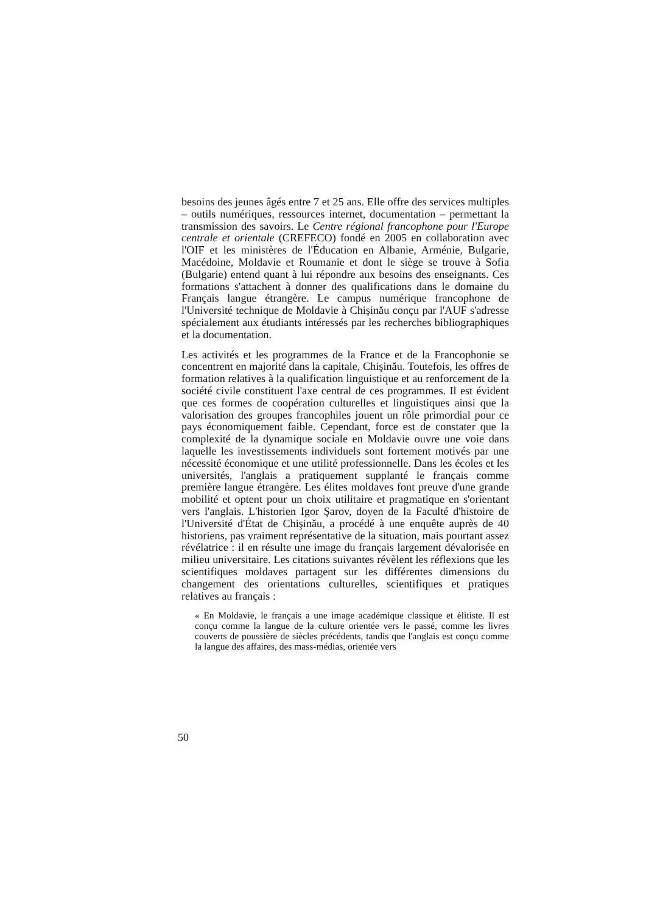besoins des jeunes âgés entre 7 et 25 ans. Elle offre des services multiples – outils numériques, ressources internet, documentation – permettant la transmission des savoirs. Le Centre régional francophone pour l'Europe centrale et orientale (CREFECO) fondé en 2005 en collaboration avec l'OIF et les ministères de l'Éducation en Albanie, Arménie, Bulgarie, Macédoine, Moldavie et Roumanie et dont le siège se trouve à Sofia (Bulgarie) entend quant à lui répondre aux besoins des enseignants. Ces formations s'attachent à donner des qualifications dans le domaine du Français langue étrangère. Le campus numérique francophone de l'Université technique de Moldavie à Chişinău conçu par l'AUF s'adresse spécialement aux étudiants intéressés par les recherches bibliographiques et la documentation.
Les activités et les programmes de la France et de la Francophonie se concentrent en majorité dans la capitale, Chişinău. Toutefois, les offres de formation relatives à la qualification linguistique et au renforcement de la société civile constituent l'axe central de ces programmes. Il est évident que ces formes de coopération culturelles et linguistiques ainsi que la valorisation des groupes francophiles jouent un rôle primordial pour ce pays économiquement faible. Cependant, force est de constater que la complexité de la dynamique sociale en Moldavie ouvre une voie dans laquelle les investissements individuels sont fortement motivés par une nécessité économique et une utilité professionnelle. Dans les écoles et les universités, l'anglais a pratiquement supplanté le français comme première langue étrangère. Les élites moldaves font preuve d'une grande mobilité et optent pour un choix utilitaire et pragmatique en s'orientant vers l'anglais. L'historien Igor Şarov, doyen de la Faculté d'histoire de l'Université d'État de Chişinău, a procédé à une enquête auprès de 40 historiens, pas vraiment représentative de la situation, mais pourtant assez révélatrice : il en résulte une image du français largement dévalorisée en milieu universitaire. Les citations suivantes révèlent les réflexions que les scientifiques moldaves partagent sur les différentes dimensions du changement des orientations culturelles, scientifiques et pratiques relatives au français :
« En Moldavie, le français a une image académique classique et élitiste. Il est conçu comme la langue de la culture orientée vers le passé, comme les livres couverts de poussière de siècles précédents, tandis que l'anglais est conçu comme la langue des affaires, des mass-médias, orientée vers
50